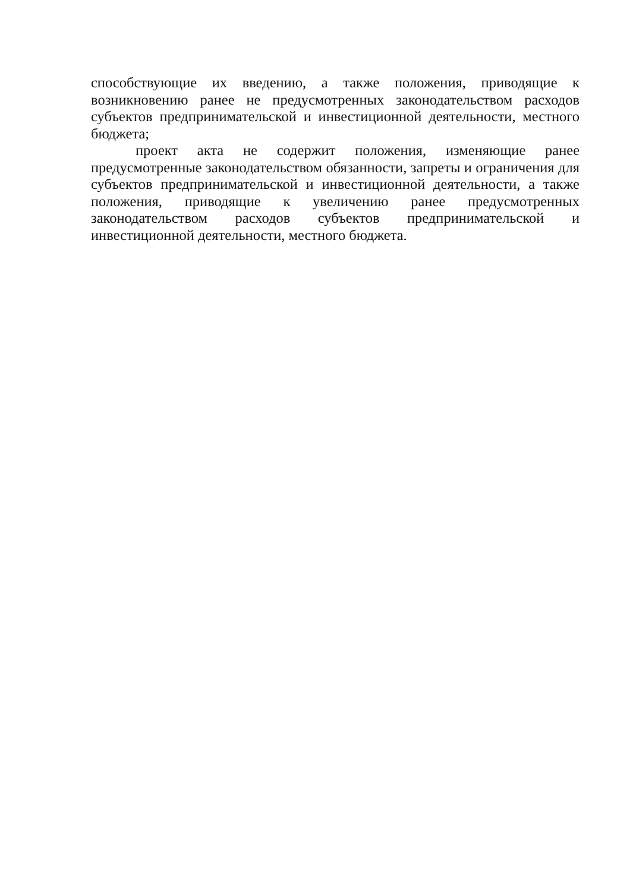способствующие их введению, а также положения, приводящие к возникновению ранее не предусмотренных законодательством расходов субъектов предпринимательской и инвестиционной деятельности, местного бюджета;
проект акта не содержит положения, изменяющие ранее предусмотренные законодательством обязанности, запреты и ограничения для субъектов предпринимательской и инвестиционной деятельности, а также положения, приводящие к увеличению ранее предусмотренных законодательством расходов субъектов предпринимательской и инвестиционной деятельности, местного бюджета.